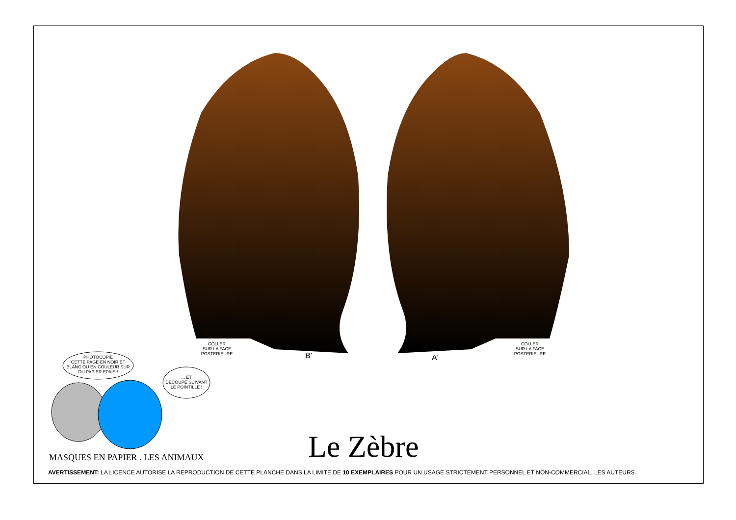COLLER
SUR LA FACE
POSTERIEURE
COLLER
SUR LA FACE
POSTERIEURE
B' A'
PHOTOCOPIE
CETTE PAGE EN NOIR ET
BLANC OU EN COULEUR SUR
DU PAPIER EPAIS !
... ET
DECOUPE SUIVANT
LE POINTILLE !
Le Zèbre
MASQUES EN PAPIER . LES ANIMAUX
AVERTISSEMENT: LA LICENCE AUTORISE LA REPRODUCTION DE CETTE PLANCHE DANS LA LIMITE DE 10 EXEMPLAIRES POUR UN USAGE STRICTEMENT PERSONNEL ET NON-COMMERCIAL. LES AUTEURS.